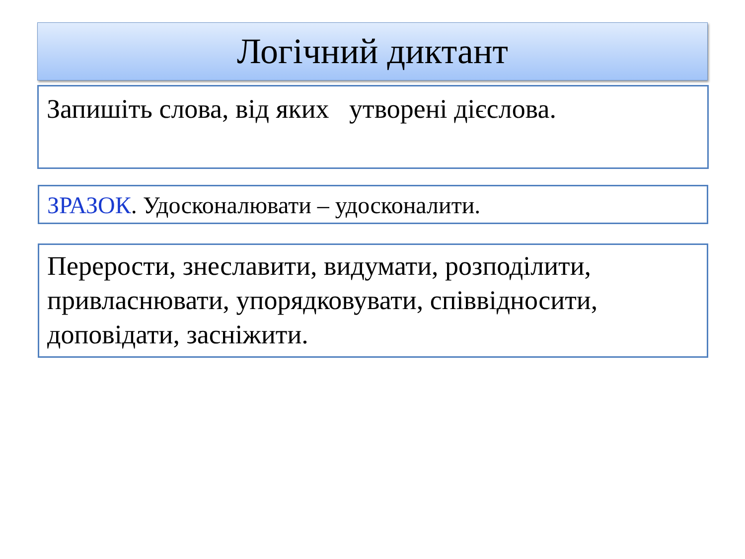Логічний диктант
Запишіть слова, від яких утворені дієслова.
ЗРАЗОК. Удосконалювати – удосконалити.
Перерости, знеславити, видумати, розподілити, привласнювати, упорядковувати, співвідносити, доповідати, засніжити.